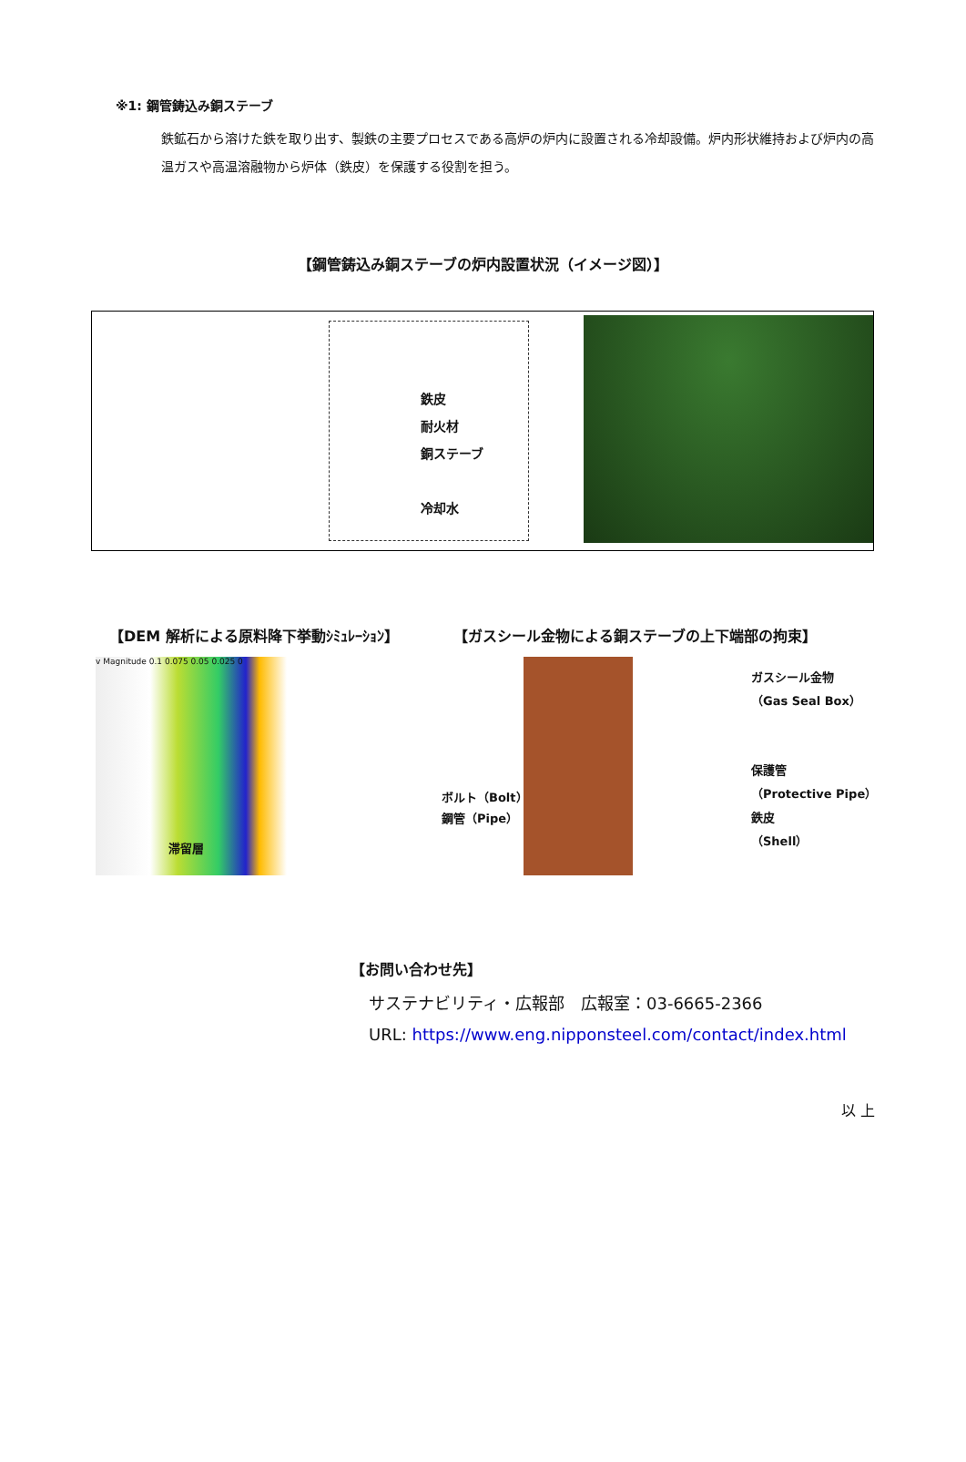※1: 鋼管鋳込み銅ステーブ
鉄鉱石から溶けた鉄を取り出す、製鉄の主要プロセスである高炉の炉内に設置される冷却設備。炉内形状維持および炉内の高温ガスや高温溶融物から炉体（鉄皮）を保護する役割を担う。
【鋼管鋳込み銅ステーブの炉内設置状況（イメージ図）】
鉄皮
耐火材
銅ステーブ
冷却水
【DEM 解析による原料降下挙動ｼﾐｭﾚｰｼｮﾝ】 【ガスシール金物による銅ステーブの上下端部の拘束】
v Magnitude 0.1 0.075 0.05 0.025 0
滞留層
ボルト（Bolt）
鋼管（Pipe）
ガスシール金物
（Gas Seal Box）
保護管
（Protective Pipe）
鉄皮
（Shell）
【お問い合わせ先】
サステナビリティ・広報部　広報室：03-6665-2366
URL: https://www.eng.nipponsteel.com/contact/index.html
以 上